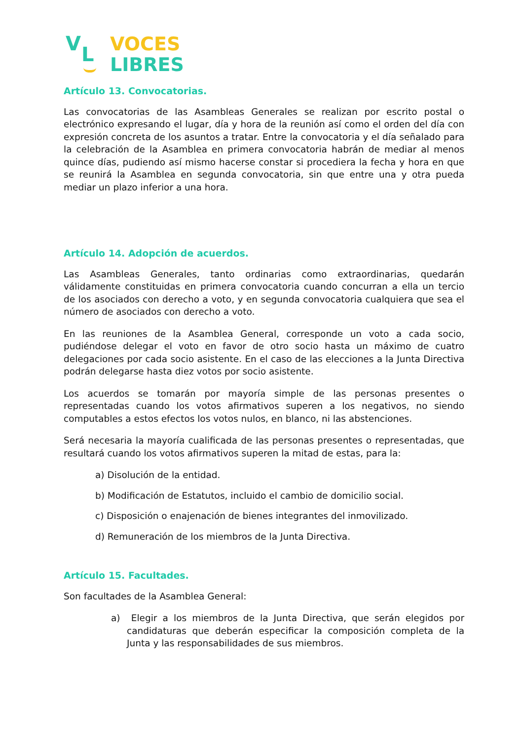V L
VOCES
LIBRES
Artículo 13. Convocatorias.
Las convocatorias de las Asambleas Generales se realizan por escrito postal o electrónico expresando el lugar, día y hora de la reunión así como el orden del día con expresión concreta de los asuntos a tratar. Entre la convocatoria y el día señalado para la celebración de la Asamblea en primera convocatoria habrán de mediar al menos quince días, pudiendo así mismo hacerse constar si procediera la fecha y hora en que se reunirá la Asamblea en segunda convocatoria, sin que entre una y otra pueda mediar un plazo inferior a una hora.
Artículo 14. Adopción de acuerdos.
Las Asambleas Generales, tanto ordinarias como extraordinarias, quedarán válidamente constituidas en primera convocatoria cuando concurran a ella un tercio de los asociados con derecho a voto, y en segunda convocatoria cualquiera que sea el número de asociados con derecho a voto.
En las reuniones de la Asamblea General, corresponde un voto a cada socio, pudiéndose delegar el voto en favor de otro socio hasta un máximo de cuatro delegaciones por cada socio asistente. En el caso de las elecciones a la Junta Directiva podrán delegarse hasta diez votos por socio asistente.
Los acuerdos se tomarán por mayoría simple de las personas presentes o representadas cuando los votos afirmativos superen a los negativos, no siendo computables a estos efectos los votos nulos, en blanco, ni las abstenciones.
Será necesaria la mayoría cualificada de las personas presentes o representadas, que resultará cuando los votos afirmativos superen la mitad de estas, para la:
a) Disolución de la entidad.
b) Modificación de Estatutos, incluido el cambio de domicilio social.
c) Disposición o enajenación de bienes integrantes del inmovilizado.
d) Remuneración de los miembros de la Junta Directiva.
Artículo 15. Facultades.
Son facultades de la Asamblea General:
a) Elegir a los miembros de la Junta Directiva, que serán elegidos por candidaturas que deberán especificar la composición completa de la Junta y las responsabilidades de sus miembros.